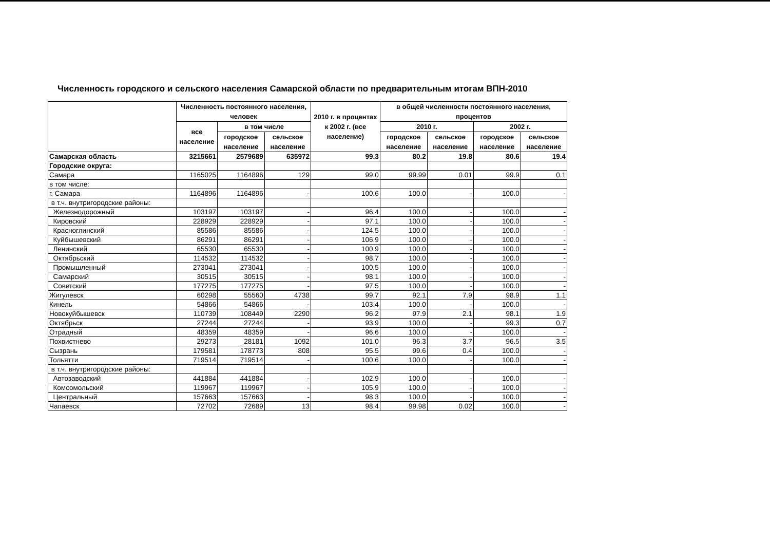Численность городского и сельского населения Самарской области по предварительным итогам ВПН-2010
| | Численность постоянного населения, человек | | | 2010 г. в процентах к 2002 г. (все население) | в общей численности постоянного населения, процентов | | | |
| --- | --- | --- | --- | --- | --- | --- | --- | --- |
| | все население | в том числе | | | 2010 г. | | 2002 г. | |
| | | городское население | сельское население | | городское население | сельское население | городское население | сельское население |
| Самарская область | 3215661 | 2579689 | 635972 | 99.3 | 80.2 | 19.8 | 80.6 | 19.4 |
| Городские округа: | | | | | | | | |
| Самара | 1165025 | 1164896 | 129 | 99.0 | 99.99 | 0.01 | 99.9 | 0.1 |
| в том числе: | | | | | | | | |
| г. Самара | 1164896 | 1164896 | - | 100.6 | 100.0 | - | 100.0 | - |
| в т.ч. внутригородские районы: | | | | | | | | |
| Железнодорожный | 103197 | 103197 | - | 96.4 | 100.0 | - | 100.0 | - |
| Кировский | 228929 | 228929 | - | 97.1 | 100.0 | - | 100.0 | - |
| Красноглинский | 85586 | 85586 | - | 124.5 | 100.0 | - | 100.0 | - |
| Куйбышевский | 86291 | 86291 | - | 106.9 | 100.0 | - | 100.0 | - |
| Ленинский | 65530 | 65530 | - | 100.9 | 100.0 | - | 100.0 | - |
| Октябрьский | 114532 | 114532 | - | 98.7 | 100.0 | - | 100.0 | - |
| Промышленный | 273041 | 273041 | - | 100.5 | 100.0 | - | 100.0 | - |
| Самарский | 30515 | 30515 | - | 98.1 | 100.0 | - | 100.0 | - |
| Советский | 177275 | 177275 | - | 97.5 | 100.0 | - | 100.0 | - |
| Жигулевск | 60298 | 55560 | 4738 | 99.7 | 92.1 | 7.9 | 98.9 | 1.1 |
| Кинель | 54866 | 54866 | - | 103.4 | 100.0 | - | 100.0 | - |
| Новокуйбышевск | 110739 | 108449 | 2290 | 96.2 | 97.9 | 2.1 | 98.1 | 1.9 |
| Октябрьск | 27244 | 27244 | - | 93.9 | 100.0 | - | 99.3 | 0.7 |
| Отрадный | 48359 | 48359 | - | 96.6 | 100.0 | - | 100.0 | - |
| Похвистнево | 29273 | 28181 | 1092 | 101.0 | 96.3 | 3.7 | 96.5 | 3.5 |
| Сызрань | 179581 | 178773 | 808 | 95.5 | 99.6 | 0.4 | 100.0 | - |
| Тольятти | 719514 | 719514 | - | 100.6 | 100.0 | - | 100.0 | - |
| в т.ч. внутригородские районы: | | | | | | | | |
| Автозаводский | 441884 | 441884 | - | 102.9 | 100.0 | - | 100.0 | - |
| Комсомольский | 119967 | 119967 | - | 105.9 | 100.0 | - | 100.0 | - |
| Центральный | 157663 | 157663 | - | 98.3 | 100.0 | - | 100.0 | - |
| Чапаевск | 72702 | 72689 | 13 | 98.4 | 99.98 | 0.02 | 100.0 | - |